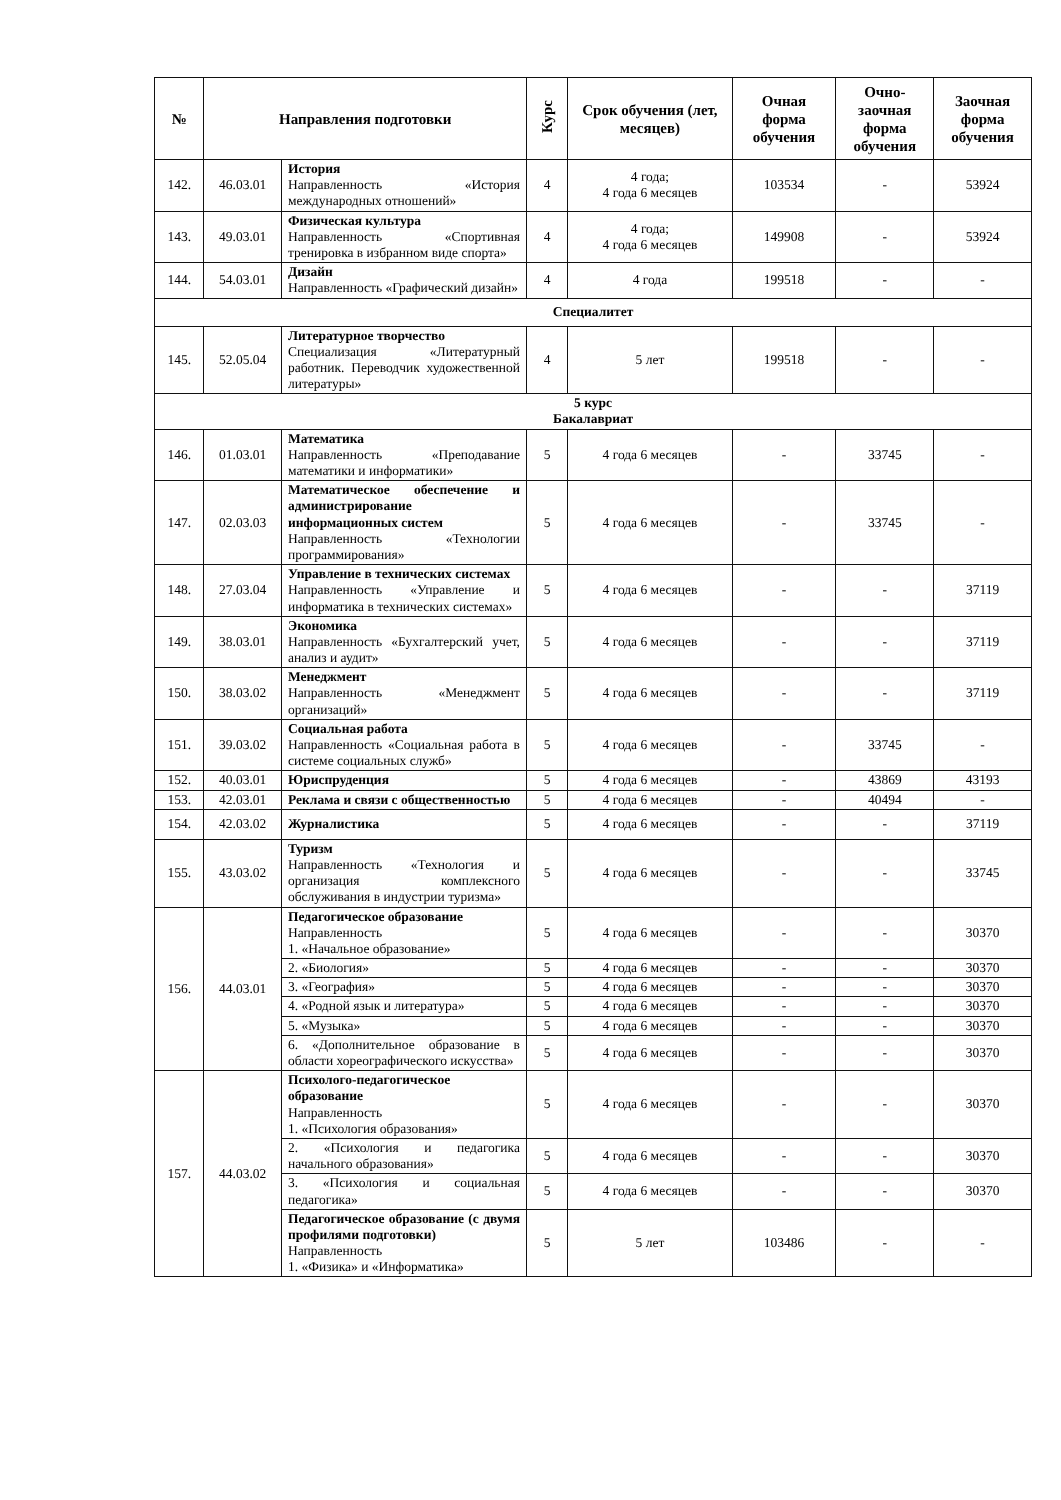| № | Направления подготовки | | Курс | Срок обучения (лет, месяцев) | Очная форма обучения | Очно-заочная форма обучения | Заочная форма обучения |
| --- | --- | --- | --- | --- | --- | --- | --- |
| 142. | 46.03.01 | История Направленность «История международных отношений» | 4 | 4 года; 4 года 6 месяцев | 103534 | - | 53924 |
| 143. | 49.03.01 | Физическая культура Направленность «Спортивная тренировка в избранном виде спорта» | 4 | 4 года; 4 года 6 месяцев | 149908 | - | 53924 |
| 144. | 54.03.01 | Дизайн Направленность «Графический дизайн» | 4 | 4 года | 199518 | - | - |
| Специалитет | | | | | | | |
| 145. | 52.05.04 | Литературное творчество Специализация «Литературный работник. Переводчик художественной литературы» | 4 | 5 лет | 199518 | - | - |
| 5 курс Бакалавриат | | | | | | | |
| 146. | 01.03.01 | Математика Направленность «Преподавание математики и информатики» | 5 | 4 года 6 месяцев | - | 33745 | - |
| 147. | 02.03.03 | Математическое обеспечение и администрирование информационных систем Направленность «Технологии программирования» | 5 | 4 года 6 месяцев | - | 33745 | - |
| 148. | 27.03.04 | Управление в технических системах Направленность «Управление и информатика в технических системах» | 5 | 4 года 6 месяцев | - | - | 37119 |
| 149. | 38.03.01 | Экономика Направленность «Бухгалтерский учет, анализ и аудит» | 5 | 4 года 6 месяцев | - | - | 37119 |
| 150. | 38.03.02 | Менеджмент Направленность «Менеджмент организаций» | 5 | 4 года 6 месяцев | - | - | 37119 |
| 151. | 39.03.02 | Социальная работа Направленность «Социальная работа в системе социальных служб» | 5 | 4 года 6 месяцев | - | 33745 | - |
| 152. | 40.03.01 | Юриспруденция | 5 | 4 года 6 месяцев | - | 43869 | 43193 |
| 153. | 42.03.01 | Реклама и связи с общественностью | 5 | 4 года 6 месяцев | - | 40494 | - |
| 154. | 42.03.02 | Журналистика | 5 | 4 года 6 месяцев | - | - | 37119 |
| 155. | 43.03.02 | Туризм Направленность «Технология и организация комплексного обслуживания в индустрии туризма» | 5 | 4 года 6 месяцев | - | - | 33745 |
| 156. | 44.03.01 | Педагогическое образование Направленность 1. «Начальное образование» | 5 | 4 года 6 месяцев | - | - | 30370 |
| | | 2. «Биология» | 5 | 4 года 6 месяцев | - | - | 30370 |
| | | 3. «География» | 5 | 4 года 6 месяцев | - | - | 30370 |
| | | 4. «Родной язык и литература» | 5 | 4 года 6 месяцев | - | - | 30370 |
| | | 5. «Музыка» | 5 | 4 года 6 месяцев | - | - | 30370 |
| | | 6. «Дополнительное образование в области хореографического искусства» | 5 | 4 года 6 месяцев | - | - | 30370 |
| 157. | 44.03.02 | Психолого-педагогическое образование Направленность 1. «Психология образования» | 5 | 4 года 6 месяцев | - | - | 30370 |
| | | 2. «Психология и педагогика начального образования» | 5 | 4 года 6 месяцев | - | - | 30370 |
| | | 3. «Психология и социальная педагогика» | 5 | 4 года 6 месяцев | - | - | 30370 |
| | | Педагогическое образование (с двумя профилями подготовки) Направленность 1. «Физика» и «Информатика» | 5 | 5 лет | 103486 | - | - |